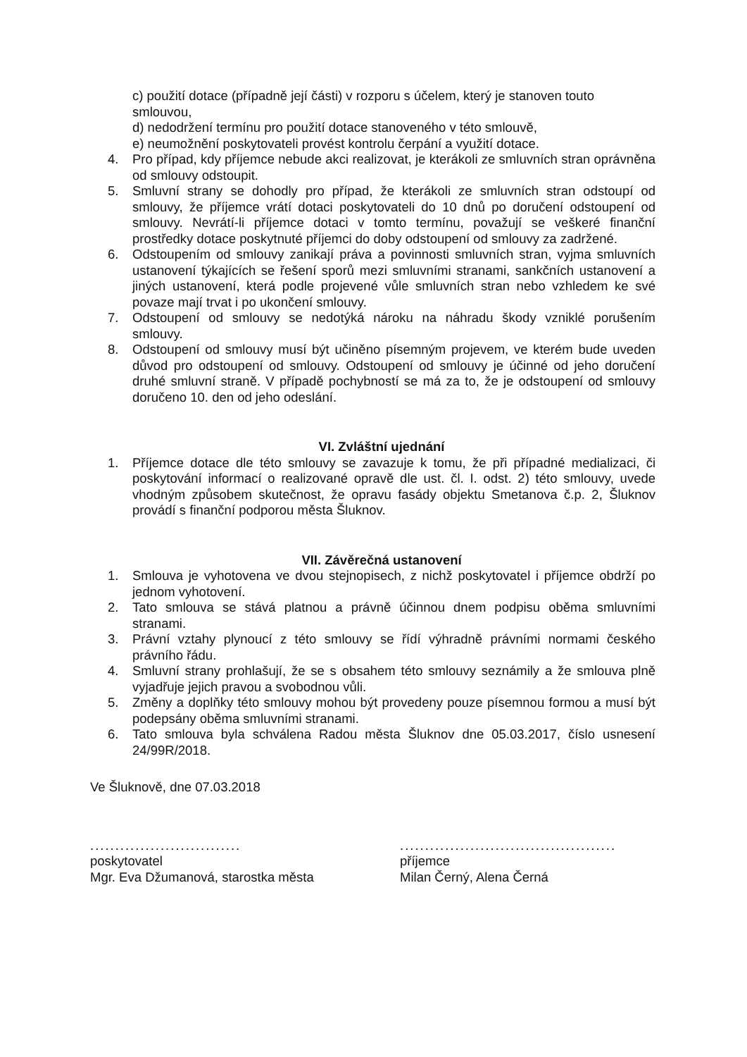c) použití dotace (případně její části) v rozporu s účelem, který je stanoven touto smlouvou,
d) nedodržení termínu pro použití dotace stanoveného v této smlouvě,
e) neumožnění poskytovateli provést kontrolu čerpání a využití dotace.
4. Pro případ, kdy příjemce nebude akci realizovat, je kterákoli ze smluvních stran oprávněna od smlouvy odstoupit.
5. Smluvní strany se dohodly pro případ, že kterákoli ze smluvních stran odstoupí od smlouvy, že příjemce vrátí dotaci poskytovateli do 10 dnů po doručení odstoupení od smlouvy. Nevrátí-li příjemce dotaci v tomto termínu, považují se veškeré finanční prostředky dotace poskytnuté příjemci do doby odstoupení od smlouvy za zadržené.
6. Odstoupením od smlouvy zanikají práva a povinnosti smluvních stran, vyjma smluvních ustanovení týkajících se řešení sporů mezi smluvními stranami, sankčních ustanovení a jiných ustanovení, která podle projevené vůle smluvních stran nebo vzhledem ke své povaze mají trvat i po ukončení smlouvy.
7. Odstoupení od smlouvy se nedotýká nároku na náhradu škody vzniklé porušením smlouvy.
8. Odstoupení od smlouvy musí být učiněno písemným projevem, ve kterém bude uveden důvod pro odstoupení od smlouvy. Odstoupení od smlouvy je účinné od jeho doručení druhé smluvní straně. V případě pochybností se má za to, že je odstoupení od smlouvy doručeno 10. den od jeho odeslání.
VI. Zvláštní ujednání
1. Příjemce dotace dle této smlouvy se zavazuje k tomu, že při případné medializaci, či poskytování informací o realizované opravě dle ust. čl. I. odst. 2) této smlouvy, uvede vhodným způsobem skutečnost, že opravu fasády objektu Smetanova č.p. 2, Šluknov provádí s finanční podporou města Šluknov.
VII. Závěrečná ustanovení
1. Smlouva je vyhotovena ve dvou stejnopisech, z nichž poskytovatel i příjemce obdrží po jednom vyhotovení.
2. Tato smlouva se stává platnou a právně účinnou dnem podpisu oběma smluvními stranami.
3. Právní vztahy plynoucí z této smlouvy se řídí výhradně právními normami českého právního řádu.
4. Smluvní strany prohlašují, že se s obsahem této smlouvy seznámily a že smlouva plně vyjadřuje jejich pravou a svobodnou vůli.
5. Změny a doplňky této smlouvy mohou být provedeny pouze písemnou formou a musí být podepsány oběma smluvními stranami.
6. Tato smlouva byla schválena Radou města Šluknov dne 05.03.2017, číslo usnesení 24/99R/2018.
Ve Šluknově, dne 07.03.2018
..............................
poskytovatel
Mgr. Eva Džumanová, starostka města
...........................................
příjemce
Milan Černý, Alena Černá